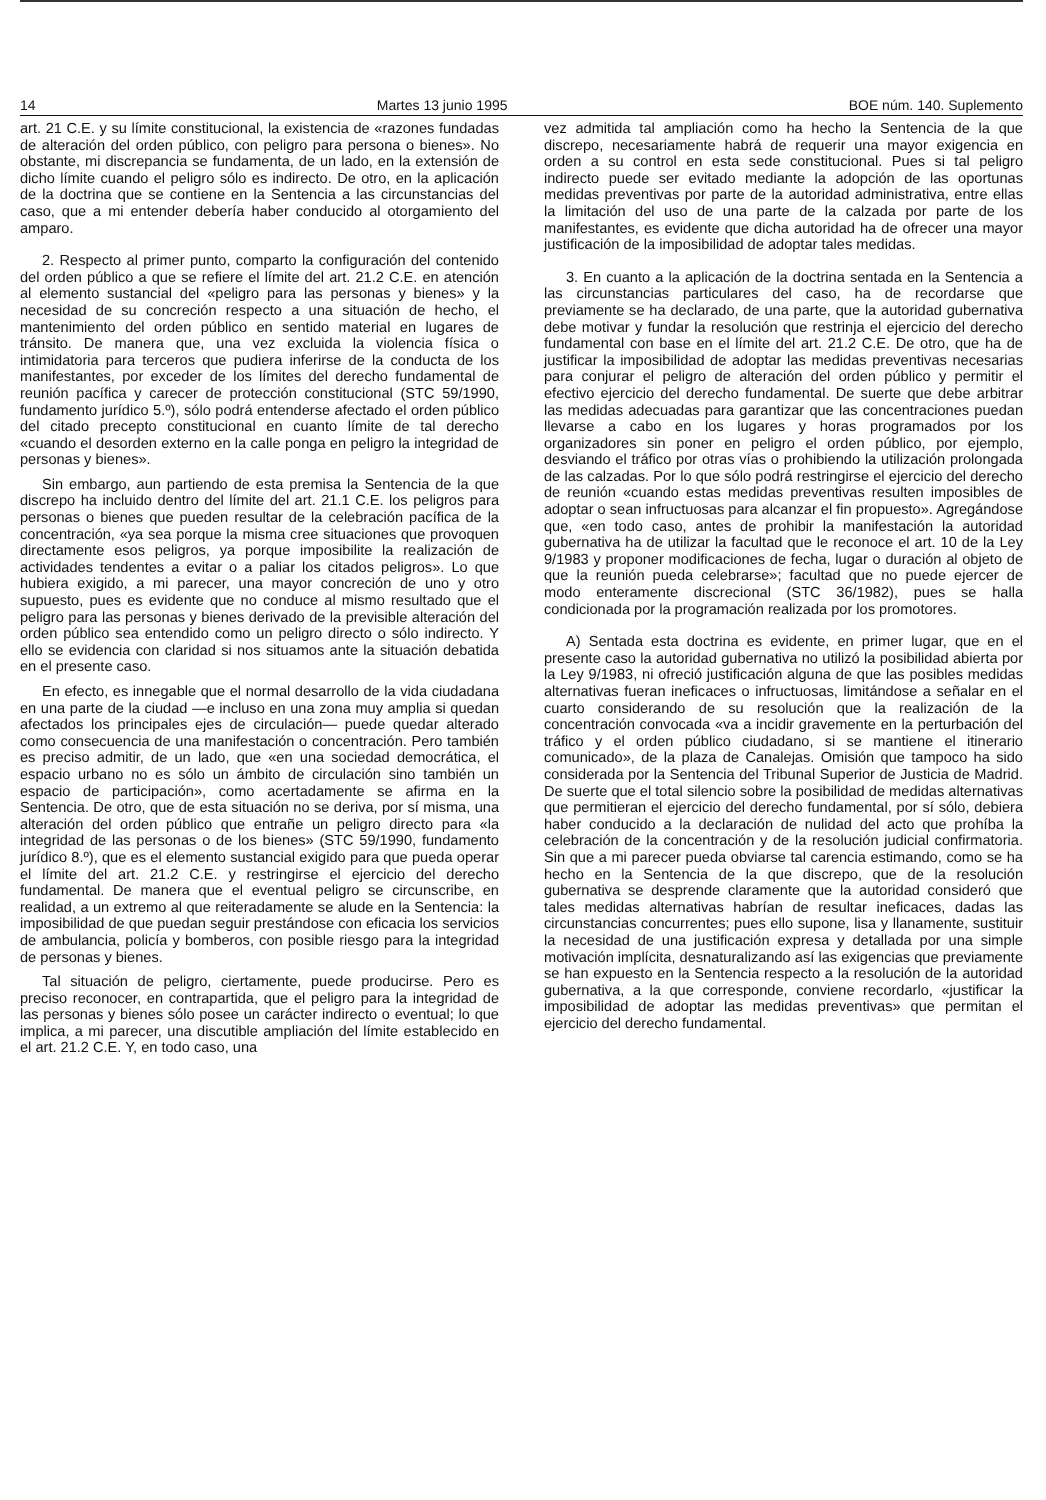14 Martes 13 junio 1995 BOE núm. 140. Suplemento
art. 21 C.E. y su límite constitucional, la existencia de «razones fundadas de alteración del orden público, con peligro para persona o bienes». No obstante, mi discrepancia se fundamenta, de un lado, en la extensión de dicho límite cuando el peligro sólo es indirecto. De otro, en la aplicación de la doctrina que se contiene en la Sentencia a las circunstancias del caso, que a mi entender debería haber conducido al otorgamiento del amparo.
2. Respecto al primer punto, comparto la configuración del contenido del orden público a que se refiere el límite del art. 21.2 C.E. en atención al elemento sustancial del «peligro para las personas y bienes» y la necesidad de su concreción respecto a una situación de hecho, el mantenimiento del orden público en sentido material en lugares de tránsito. De manera que, una vez excluida la violencia física o intimidatoria para terceros que pudiera inferirse de la conducta de los manifestantes, por exceder de los límites del derecho fundamental de reunión pacífica y carecer de protección constitucional (STC 59/1990, fundamento jurídico 5.º), sólo podrá entenderse afectado el orden público del citado precepto constitucional en cuanto límite de tal derecho «cuando el desorden externo en la calle ponga en peligro la integridad de personas y bienes».
Sin embargo, aun partiendo de esta premisa la Sentencia de la que discrepo ha incluido dentro del límite del art. 21.1 C.E. los peligros para personas o bienes que pueden resultar de la celebración pacífica de la concentración, «ya sea porque la misma cree situaciones que provoquen directamente esos peligros, ya porque imposibilite la realización de actividades tendentes a evitar o a paliar los citados peligros». Lo que hubiera exigido, a mi parecer, una mayor concreción de uno y otro supuesto, pues es evidente que no conduce al mismo resultado que el peligro para las personas y bienes derivado de la previsible alteración del orden público sea entendido como un peligro directo o sólo indirecto. Y ello se evidencia con claridad si nos situamos ante la situación debatida en el presente caso.
En efecto, es innegable que el normal desarrollo de la vida ciudadana en una parte de la ciudad —e incluso en una zona muy amplia si quedan afectados los principales ejes de circulación— puede quedar alterado como consecuencia de una manifestación o concentración. Pero también es preciso admitir, de un lado, que «en una sociedad democrática, el espacio urbano no es sólo un ámbito de circulación sino también un espacio de participación», como acertadamente se afirma en la Sentencia. De otro, que de esta situación no se deriva, por sí misma, una alteración del orden público que entrañe un peligro directo para «la integridad de las personas o de los bienes» (STC 59/1990, fundamento jurídico 8.º), que es el elemento sustancial exigido para que pueda operar el límite del art. 21.2 C.E. y restringirse el ejercicio del derecho fundamental. De manera que el eventual peligro se circunscribe, en realidad, a un extremo al que reiteradamente se alude en la Sentencia: la imposibilidad de que puedan seguir prestándose con eficacia los servicios de ambulancia, policía y bomberos, con posible riesgo para la integridad de personas y bienes.
Tal situación de peligro, ciertamente, puede producirse. Pero es preciso reconocer, en contrapartida, que el peligro para la integridad de las personas y bienes sólo posee un carácter indirecto o eventual; lo que implica, a mi parecer, una discutible ampliación del límite establecido en el art. 21.2 C.E. Y, en todo caso, una
vez admitida tal ampliación como ha hecho la Sentencia de la que discrepo, necesariamente habrá de requerir una mayor exigencia en orden a su control en esta sede constitucional. Pues si tal peligro indirecto puede ser evitado mediante la adopción de las oportunas medidas preventivas por parte de la autoridad administrativa, entre ellas la limitación del uso de una parte de la calzada por parte de los manifestantes, es evidente que dicha autoridad ha de ofrecer una mayor justificación de la imposibilidad de adoptar tales medidas.
3. En cuanto a la aplicación de la doctrina sentada en la Sentencia a las circunstancias particulares del caso, ha de recordarse que previamente se ha declarado, de una parte, que la autoridad gubernativa debe motivar y fundar la resolución que restrinja el ejercicio del derecho fundamental con base en el límite del art. 21.2 C.E. De otro, que ha de justificar la imposibilidad de adoptar las medidas preventivas necesarias para conjurar el peligro de alteración del orden público y permitir el efectivo ejercicio del derecho fundamental. De suerte que debe arbitrar las medidas adecuadas para garantizar que las concentraciones puedan llevarse a cabo en los lugares y horas programados por los organizadores sin poner en peligro el orden público, por ejemplo, desviando el tráfico por otras vías o prohibiendo la utilización prolongada de las calzadas. Por lo que sólo podrá restringirse el ejercicio del derecho de reunión «cuando estas medidas preventivas resulten imposibles de adoptar o sean infructuosas para alcanzar el fin propuesto». Agregándose que, «en todo caso, antes de prohibir la manifestación la autoridad gubernativa ha de utilizar la facultad que le reconoce el art. 10 de la Ley 9/1983 y proponer modificaciones de fecha, lugar o duración al objeto de que la reunión pueda celebrarse»; facultad que no puede ejercer de modo enteramente discrecional (STC 36/1982), pues se halla condicionada por la programación realizada por los promotores.
A) Sentada esta doctrina es evidente, en primer lugar, que en el presente caso la autoridad gubernativa no utilizó la posibilidad abierta por la Ley 9/1983, ni ofreció justificación alguna de que las posibles medidas alternativas fueran ineficaces o infructuosas, limitándose a señalar en el cuarto considerando de su resolución que la realización de la concentración convocada «va a incidir gravemente en la perturbación del tráfico y el orden público ciudadano, si se mantiene el itinerario comunicado», de la plaza de Canalejas. Omisión que tampoco ha sido considerada por la Sentencia del Tribunal Superior de Justicia de Madrid. De suerte que el total silencio sobre la posibilidad de medidas alternativas que permitieran el ejercicio del derecho fundamental, por sí sólo, debiera haber conducido a la declaración de nulidad del acto que prohíba la celebración de la concentración y de la resolución judicial confirmatoria. Sin que a mi parecer pueda obviarse tal carencia estimando, como se ha hecho en la Sentencia de la que discrepo, que de la resolución gubernativa se desprende claramente que la autoridad consideró que tales medidas alternativas habrían de resultar ineficaces, dadas las circunstancias concurrentes; pues ello supone, lisa y llanamente, sustituir la necesidad de una justificación expresa y detallada por una simple motivación implícita, desnaturalizando así las exigencias que previamente se han expuesto en la Sentencia respecto a la resolución de la autoridad gubernativa, a la que corresponde, conviene recordarlo, «justificar la imposibilidad de adoptar las medidas preventivas» que permitan el ejercicio del derecho fundamental.